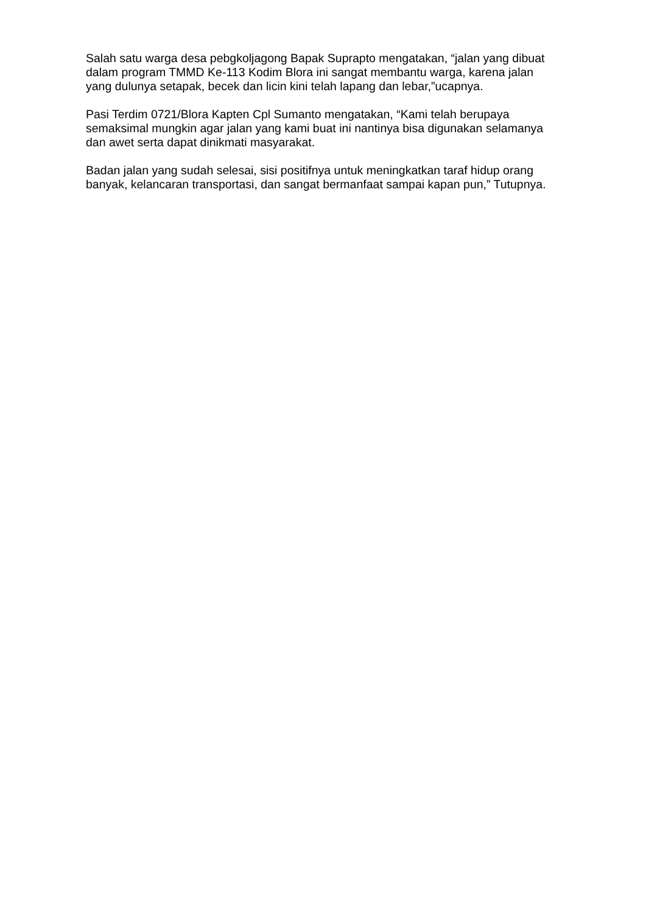Salah satu warga desa pebgkoljagong Bapak Suprapto mengatakan, “jalan yang dibuat dalam program TMMD Ke-113 Kodim Blora ini sangat membantu warga, karena jalan yang dulunya setapak, becek dan licin kini telah lapang dan lebar,”ucapnya.
Pasi Terdim 0721/Blora Kapten Cpl Sumanto mengatakan, “Kami telah berupaya semaksimal mungkin agar jalan yang kami buat ini nantinya bisa digunakan selamanya dan awet serta dapat dinikmati masyarakat.
Badan jalan yang sudah selesai, sisi positifnya untuk meningkatkan taraf hidup orang banyak, kelancaran transportasi, dan sangat bermanfaat sampai kapan pun,” Tutupnya.